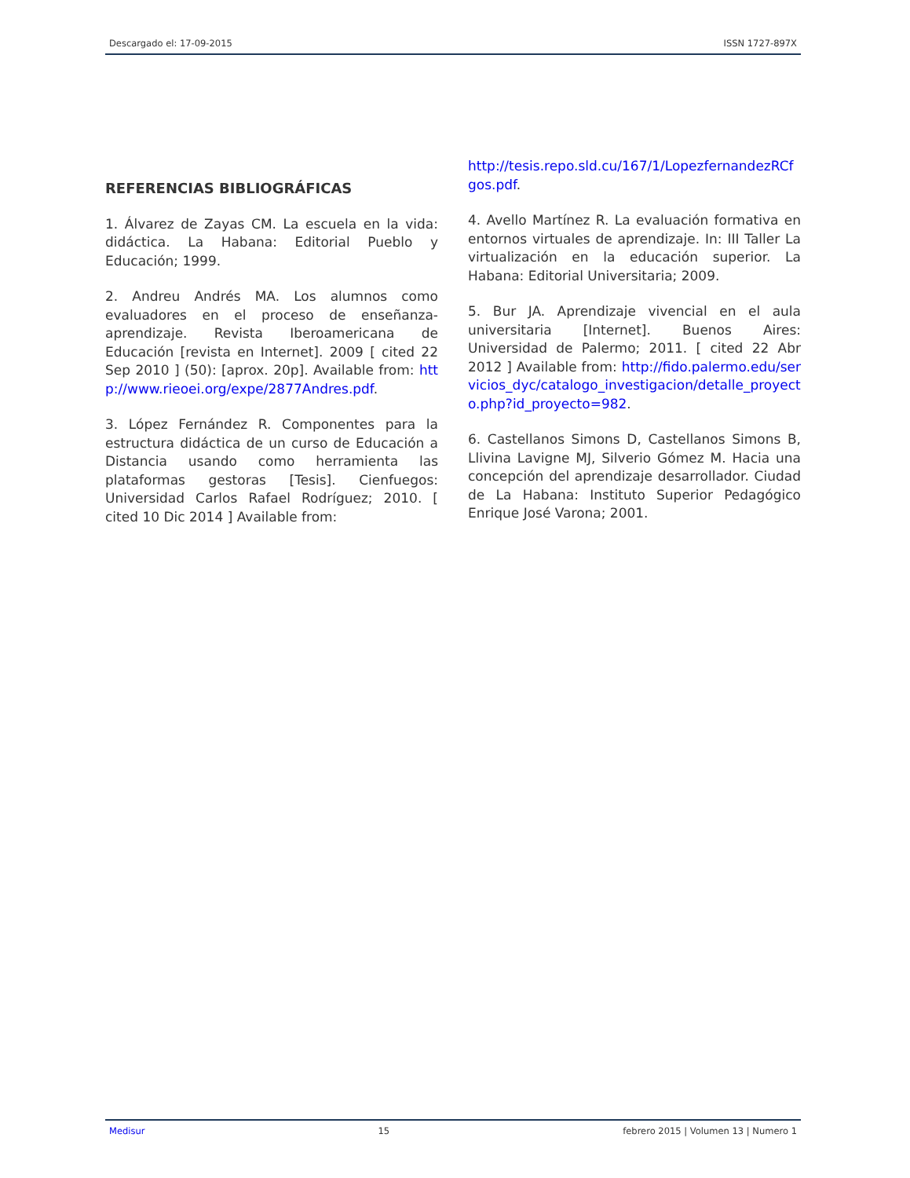Descargado el: 17-09-2015 ISSN 1727-897X
REFERENCIAS BIBLIOGRÁFICAS
1. Álvarez de Zayas CM. La escuela en la vida: didáctica. La Habana: Editorial Pueblo y Educación; 1999.
2. Andreu Andrés MA. Los alumnos como evaluadores en el proceso de enseñanza-aprendizaje. Revista Iberoamericana de Educación [revista en Internet]. 2009 [ cited 22 Sep 2010 ] (50): [aprox. 20p]. Available from: http://www.rieoei.org/expe/2877Andres.pdf.
3. López Fernández R. Componentes para la estructura didáctica de un curso de Educación a Distancia usando como herramienta las plataformas gestoras [Tesis]. Cienfuegos: Universidad Carlos Rafael Rodríguez; 2010. [ cited 10 Dic 2014 ] Available from:
http://tesis.repo.sld.cu/167/1/LopezfernandezRCfgos.pdf.
4. Avello Martínez R. La evaluación formativa en entornos virtuales de aprendizaje. In: III Taller La virtualización en la educación superior. La Habana: Editorial Universitaria; 2009.
5. Bur JA. Aprendizaje vivencial en el aula universitaria [Internet]. Buenos Aires: Universidad de Palermo; 2011. [ cited 22 Abr 2012 ] Available from: http://fido.palermo.edu/servicios_dyc/catalogo_investigacion/detalle_proyecto.php?id_proyecto=982.
6. Castellanos Simons D, Castellanos Simons B, Llivina Lavigne MJ, Silverio Gómez M. Hacia una concepción del aprendizaje desarrollador. Ciudad de La Habana: Instituto Superior Pedagógico Enrique José Varona; 2001.
Medisur 15 febrero 2015 | Volumen 13 | Numero 1